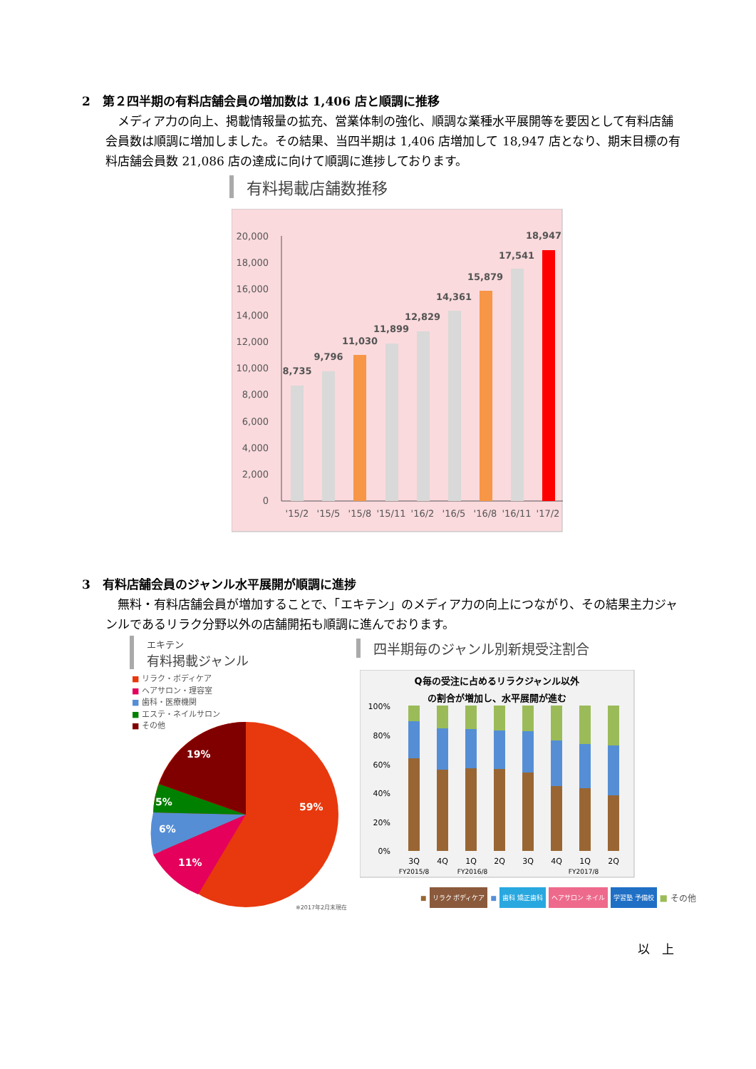2　第２四半期の有料店舗会員の増加数は 1,406 店と順調に推移
メディア力の向上、掲載情報量の拡充、営業体制の強化、順調な業種水平展開等を要因として有料店舗会員数は順調に増加しました。その結果、当四半期は 1,406 店増加して 18,947 店となり、期末目標の有料店舗会員数 21,086 店の達成に向けて順調に進捗しております。
有料掲載店舗数推移
20,000
18,000
16,000
14,000
12,000
10,000
8,000
6,000
4,000
2,000
0
8,735
9,796
11,030
11,899
12,829
14,361
15,879
17,541
18,947
'15/2
'15/5
'15/8
'15/11
'16/2
'16/5
'16/8
'16/11
'17/2
3　有料店舗会員のジャンル水平展開が順調に進捗
無料・有料店舗会員が増加することで、「エキテン」のメディア力の向上につながり、その結果主力ジャンルであるリラク分野以外の店舗開拓も順調に進んでおります。
エキテン
有料掲載ジャンル
四半期毎のジャンル別新規受注割合
■ リラク・ボディケア
■ ヘアサロン・理容室
■ 歯科・医療機関
■ エステ・ネイルサロン
■ その他
19%
5%
6%
11%
59%
※2017年2月末現在
Q毎の受注に占めるリラクジャンル以外
の割合が増加し、水平展開が進む
100%
80%
60%
40%
20%
0%
3Q
4Q
1Q
2Q
3Q
4Q
1Q
2Q
FY2015/8
FY2016/8
FY2017/8
■ リラク ボディケア ■ 歯科 矯正歯科 ヘアサロン ネイル 学習塾 予備校 ■ その他
以　上